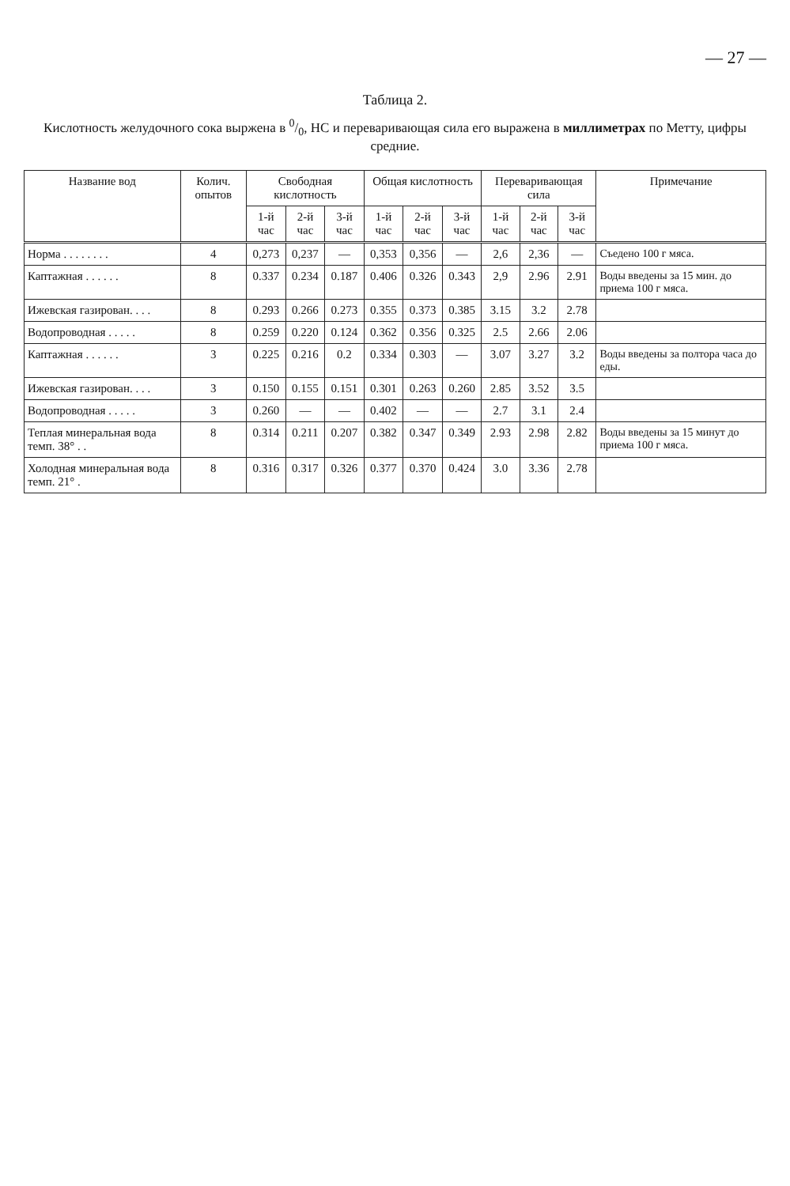— 27 —
Таблица 2.
Кислотность желудочного сока выржена в 0/0, HC и переваривающая сила его выражена в миллиметрах по Метту, цифры средние.
| Название вод | Колич. опытов | Свободная кислотность | | | Общая кислотность | | | Переваривающая сила | | | Примечание |
| --- | --- | --- | --- | --- | --- | --- | --- | --- | --- | --- | --- |
| | | 1-й час | 2-й час | 3-й час | 1-й час | 2-й час | 3-й час | 1-й час | 2-й час | 3-й час | |
| Норма . . . . . . . . | 4 | 0,273 | 0,237 | — | 0,353 | 0,356 | — | 2,6 | 2,36 | — | Съедено 100 г мяса. |
| Каптажная . . . . . . | 8 | 0.337 | 0.234 | 0.187 | 0.406 | 0.326 | 0.343 | 2,9 | 2.96 | 2.91 | Воды введены за 15 мин. до приема 100 г мяса. |
| Ижевская газирован. . . . | 8 | 0.293 | 0.266 | 0.273 | 0.355 | 0.373 | 0.385 | 3.15 | 3.2 | 2.78 | |
| Водопроводная . . . . . | 8 | 0.259 | 0.220 | 0.124 | 0.362 | 0.356 | 0.325 | 2.5 | 2.66 | 2.06 | |
| Каптажная . . . . . . | 3 | 0.225 | 0.216 | 0.2 | 0.334 | 0.303 | — | 3.07 | 3.27 | 3.2 | Воды введены за полтора часа до еды. |
| Ижевская газирован. . . . | 3 | 0.150 | 0.155 | 0.151 | 0.301 | 0.263 | 0.260 | 2.85 | 3.52 | 3.5 | |
| Водопроводная . . . . . | 3 | 0.260 | — | — | 0.402 | — | — | 2.7 | 3.1 | 2.4 | |
| Теплая минеральная вода темп. 38° . . | 8 | 0.314 | 0.211 | 0.207 | 0.382 | 0.347 | 0.349 | 2.93 | 2.98 | 2.82 | Воды введены за 15 минут до приема 100 г мяса. |
| Холодная минеральная вода темп. 21° . | 8 | 0.316 | 0.317 | 0.326 | 0.377 | 0.370 | 0.424 | 3.0 | 3.36 | 2.78 | |